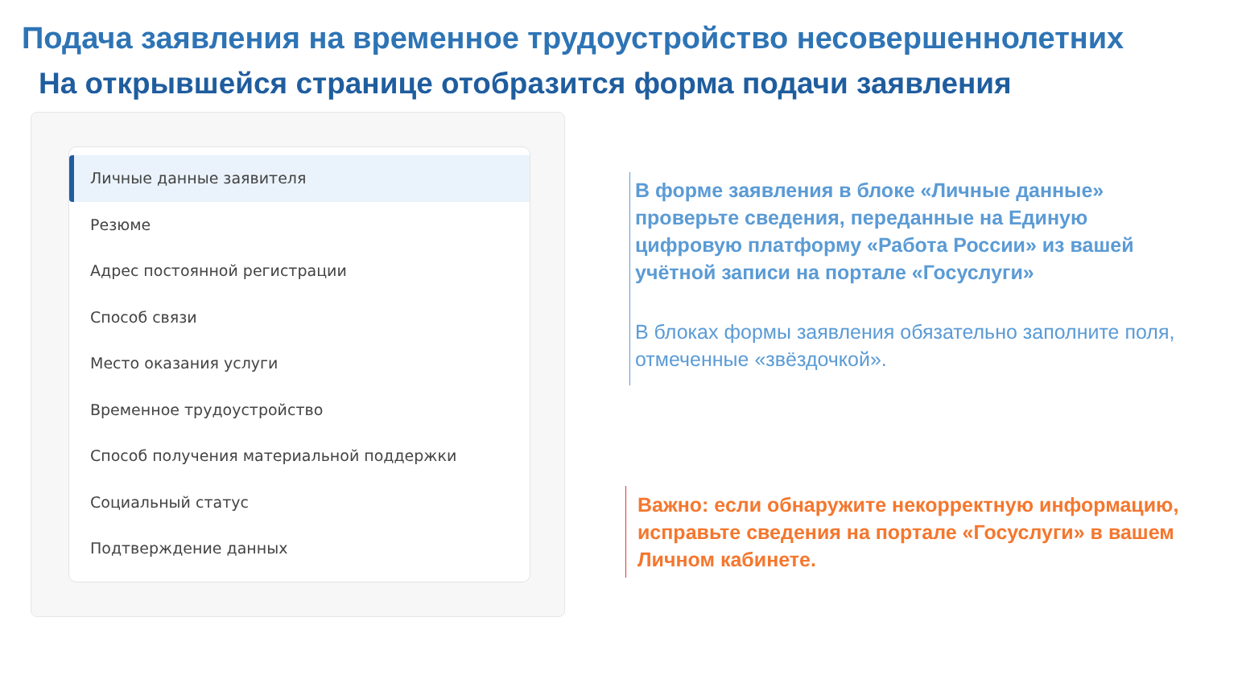Подача заявления на временное трудоустройство несовершеннолетних
На открывшейся странице отобразится форма подачи заявления
Личные данные заявителя
Резюме
Адрес постоянной регистрации
Способ связи
Место оказания услуги
Временное трудоустройство
Способ получения материальной поддержки
Социальный статус
Подтверждение данных
В форме заявления в блоке «Личные данные» проверьте сведения, переданные на Единую цифровую платформу «Работа России» из вашей учётной записи на портале «Госуслуги»
В блоках формы заявления обязательно заполните поля, отмеченные «звёздочкой».
Важно: если обнаружите некорректную информацию, исправьте сведения на портале «Госуслуги» в вашем Личном кабинете.